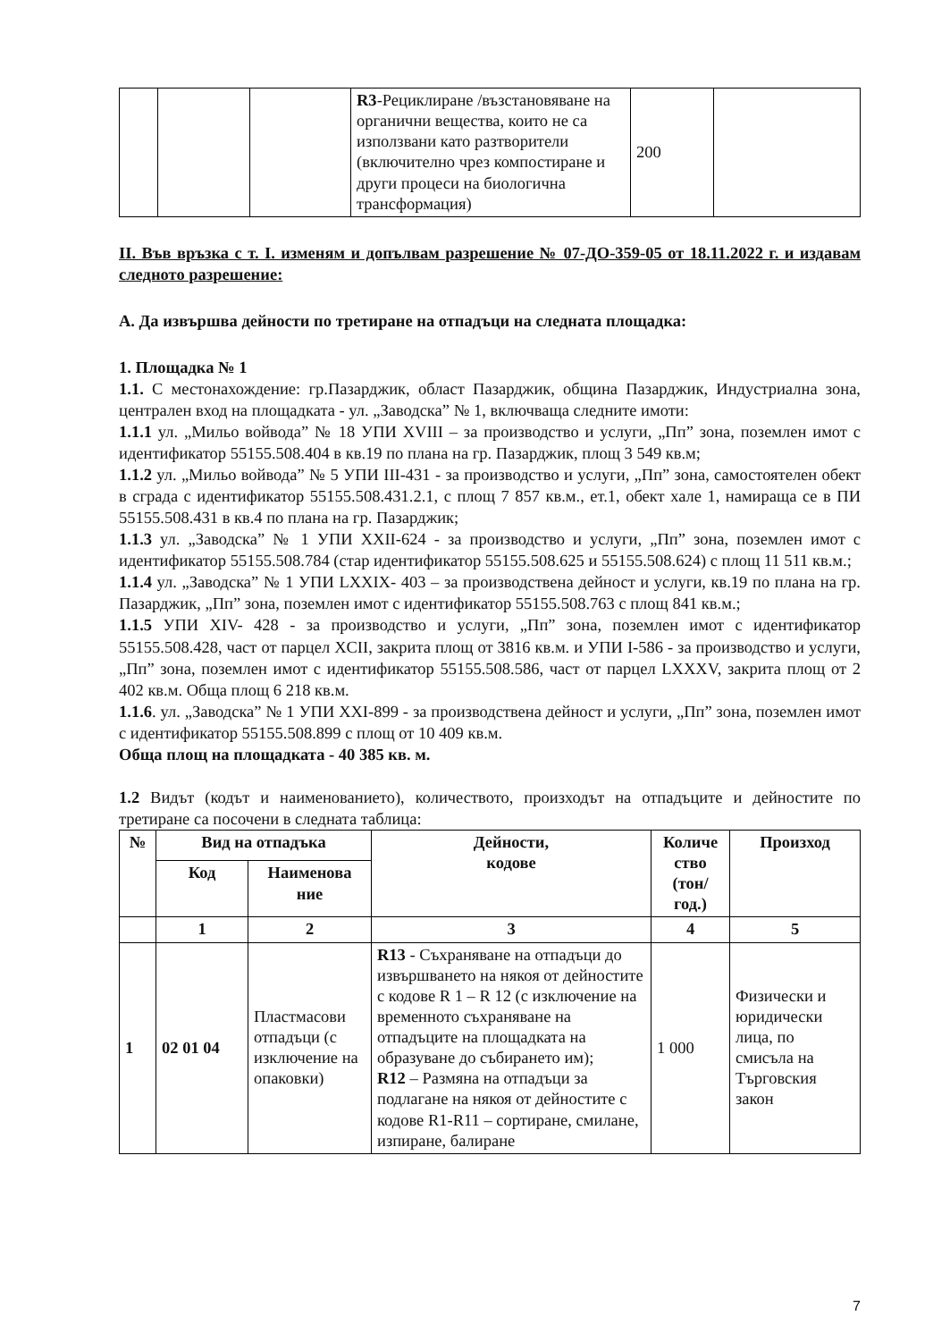| | | | R3 -Рециклиране /възстановяване на органични вещества, които не са използвани като разтворители (включително чрез компостиране и други процеси на биологична трансформация) | 200 | |
II. Във връзка с т. I. изменям и допълвам разрешение № 07-ДО-359-05 от 18.11.2022 г. и издавам следното разрешение:
А. Да извършва дейности по третиране на отпадъци на следната площадка:
1. Площадка № 1
1.1. С местонахождение: гр.Пазарджик, област Пазарджик, община Пазарджик, Индустриална зона, централен вход на площадката - ул. „Заводска” № 1, включваща следните имоти:
1.1.1 ул. „Мильо войвода” № 18 УПИ XVIII – за производство и услуги, „Пп” зона, поземлен имот с идентификатор 55155.508.404 в кв.19 по плана на гр. Пазарджик, площ 3 549 кв.м;
1.1.2 ул. „Мильо войвода” № 5 УПИ III-431 - за производство и услуги, „Пп” зона, самостоятелен обект в сграда с идентификатор 55155.508.431.2.1, с площ 7 857 кв.м., ет.1, обект хале 1, намираща се в ПИ 55155.508.431 в кв.4 по плана на гр. Пазарджик;
1.1.3 ул. „Заводска” № 1 УПИ XXII-624 - за производство и услуги, „Пп” зона, поземлен имот с идентификатор 55155.508.784 (стар идентификатор 55155.508.625 и 55155.508.624) с площ 11 511 кв.м.;
1.1.4 ул. „Заводска” № 1 УПИ LXXIX- 403 – за производствена дейност и услуги, кв.19 по плана на гр. Пазарджик, „Пп” зона, поземлен имот с идентификатор 55155.508.763 с площ 841 кв.м.;
1.1.5 УПИ XIV- 428 - за производство и услуги, „Пп” зона, поземлен имот с идентификатор 55155.508.428, част от парцел XCII, закрита площ от 3816 кв.м. и УПИ I-586 - за производство и услуги, „Пп” зона, поземлен имот с идентификатор 55155.508.586, част от парцел LXXXV, закрита площ от 2 402 кв.м. Обща площ 6 218 кв.м.
1.1.6. ул. „Заводска” № 1 УПИ XXI-899 - за производствена дейност и услуги, „Пп” зона, поземлен имот с идентификатор 55155.508.899 с площ от 10 409 кв.м.
Обща площ на площадката - 40 385 кв. м.
1.2 Видът (кодът и наименованието), количеството, произходът на отпадъците и дейностите по третиране са посочени в следната таблица:
| № | Вид на отпадъка | | Дейности, кодове | Количе ство (тон/ год.) | Произход |
| --- | --- | --- | --- | --- | --- |
| | Код | Наименова ние | | | |
| | 1 | 2 | 3 | 4 | 5 |
| 1 | 02 01 04 | Пластмасови отпадъци (с изключение на опаковки) | R13 - Съхраняване на отпадъци до извършването на някоя от дейностите с кодове R 1 – R 12 (с изключение на временното съхраняване на отпадъците на площадката на образуване до събирането им); R12 – Размяна на отпадъци за подлагане на някоя от дейностите с кодове R1-R11 – сортиране, смилане, изпиране, балиране | 1 000 | Физически и юридически лица, по смисъла на Търговския закон |
7